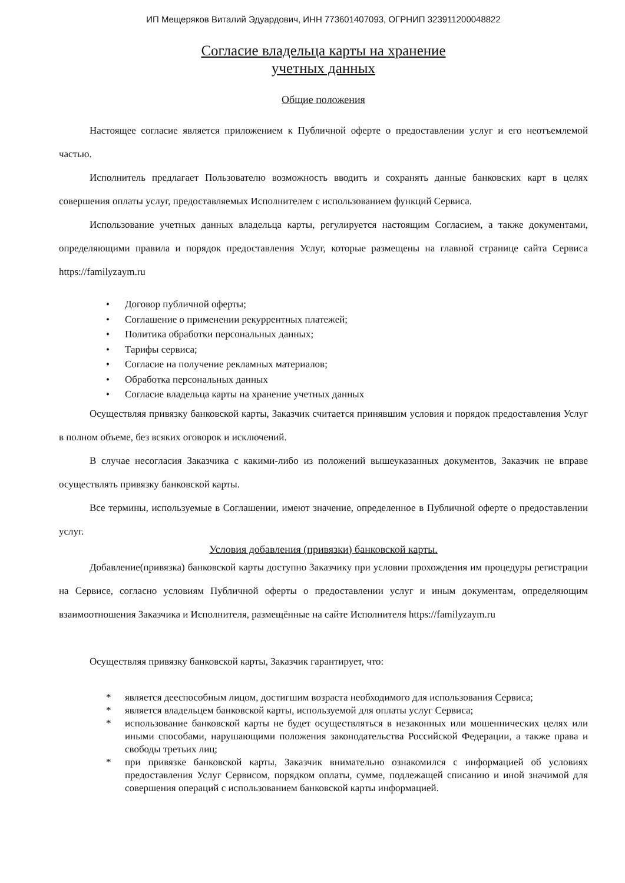ИП Мещеряков Виталий Эдуардович, ИНН 773601407093, ОГРНИП 323911200048822
Согласие владельца карты на хранение
учетных данных
Общие положения
Настоящее согласие является приложением к Публичной оферте о предоставлении услуг и его неотъемлемой частью.
Исполнитель предлагает Пользователю возможность вводить и сохранять данные банковских карт в целях совершения оплаты услуг, предоставляемых Исполнителем с использованием функций Сервиса.
Использование учетных данных владельца карты, регулируется настоящим Согласием, а также документами, определяющими правила и порядок предоставления Услуг, которые размещены на главной странице сайта Сервиса https://familyzaym.ru
• Договор публичной оферты;
• Соглашение о применении рекуррентных платежей;
• Политика обработки персональных данных;
• Тарифы сервиса;
• Согласие на получение рекламных материалов;
• Обработка персональных данных
• Согласие владельца карты на хранение учетных данных
Осуществляя привязку банковской карты, Заказчик считается принявшим условия и порядок предоставления Услуг в полном объеме, без всяких оговорок и исключений.
В случае несогласия Заказчика с какими-либо из положений вышеуказанных документов, Заказчик не вправе осуществлять привязку банковской карты.
Все термины, используемые в Соглашении, имеют значение, определенное в Публичной оферте о предоставлении услуг.
Условия добавления (привязки) банковской карты.
Добавление(привязка) банковской карты доступно Заказчику при условии прохождения им процедуры регистрации на Сервисе, согласно условиям Публичной оферты о предоставлении услуг и иным документам, определяющим взаимоотношения Заказчика и Исполнителя, размещённые на сайте Исполнителя https://familyzaym.ru
Осуществляя привязку банковской карты, Заказчик гарантирует, что:
* является дееспособным лицом, достигшим возраста необходимого для использования Сервиса;
* является владельцем банковской карты, используемой для оплаты услуг Сервиса;
* использование банковской карты не будет осуществляться в незаконных или мошеннических целях или иными способами, нарушающими положения законодательства Российской Федерации, а также права и свободы третьих лиц;
* при привязке банковской карты, Заказчик внимательно ознакомился с информацией об условиях предоставления Услуг Сервисом, порядком оплаты, сумме, подлежащей списанию и иной значимой для совершения операций с использованием банковской карты информацией.